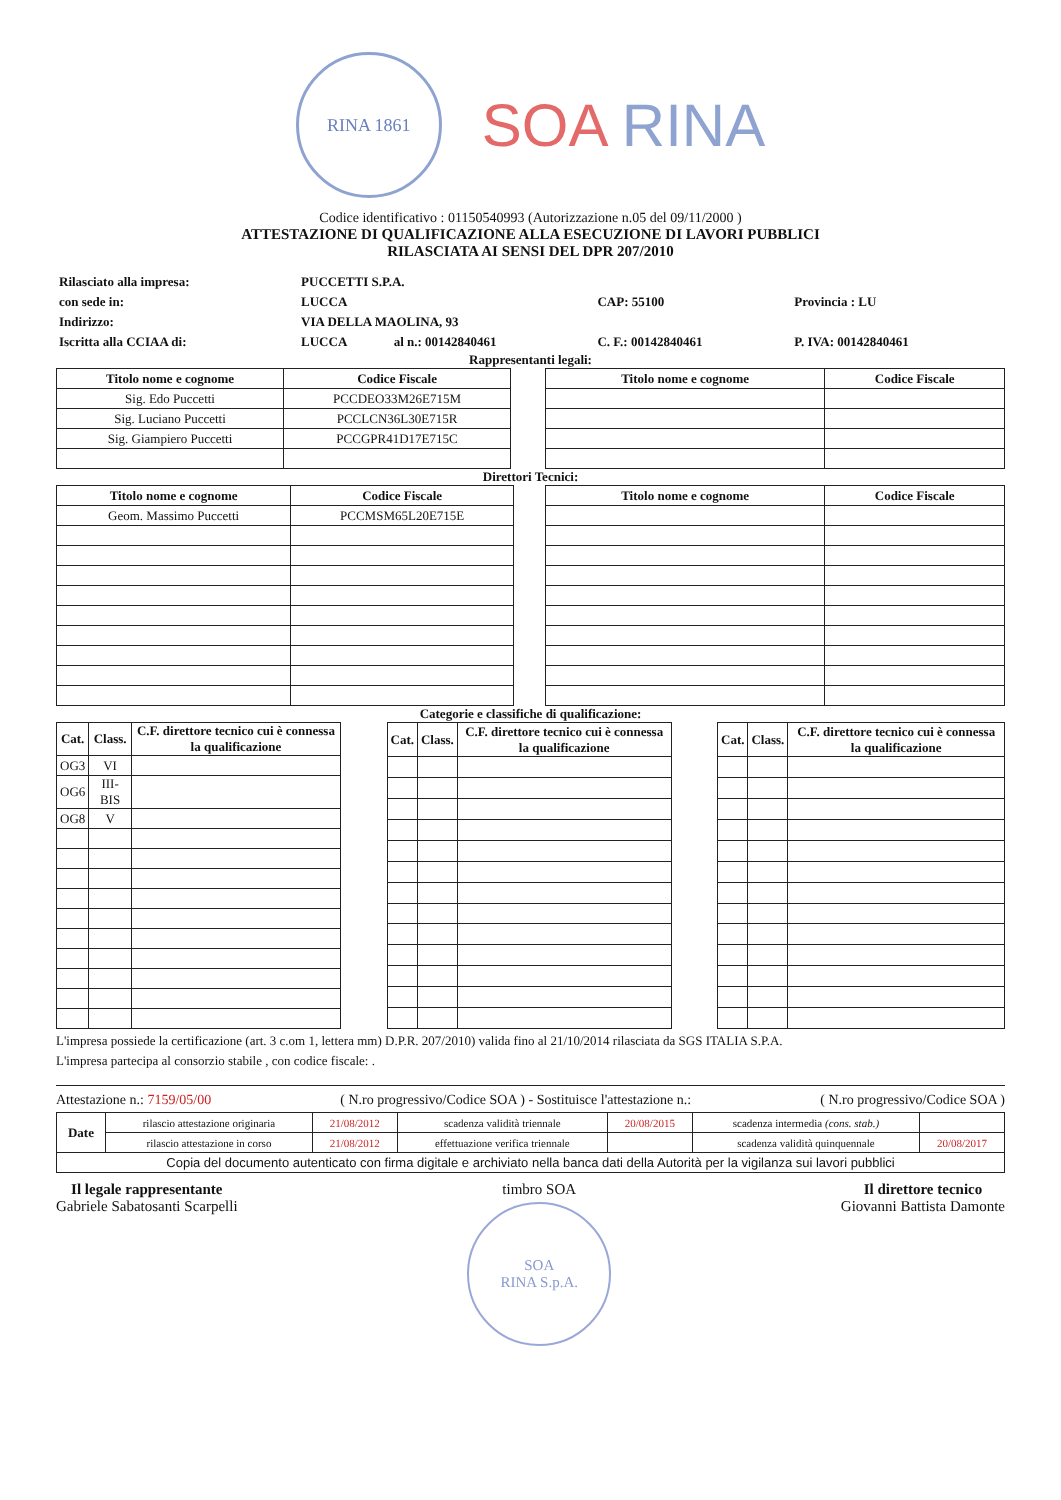RINA 1861
SOA RINA
Codice identificativo : 01150540993 (Autorizzazione n.05 del 09/11/2000 )
ATTESTAZIONE DI QUALIFICAZIONE ALLA ESECUZIONE DI LAVORI PUBBLICI
RILASCIATA AI SENSI DEL DPR 207/2010
| Rilasciato alla impresa: | PUCCETTI S.P.A. | | | | |
| con sede in: | LUCCA | | | CAP: 55100 | Provincia : LU |
| Indirizzo: | VIA DELLA MAOLINA, 93 | | | | |
| Iscritta alla CCIAA di: | LUCCA | al n.: 00142840461 | | C. F.: 00142840461 | P. IVA: 00142840461 |
Rappresentanti legali:
| Titolo nome e cognome | Codice Fiscale |
| --- | --- |
| Sig. Edo Puccetti | PCCDEO33M26E715M |
| Sig. Luciano Puccetti | PCCLCN36L30E715R |
| Sig. Giampiero Puccetti | PCCGPR41D17E715C |
| Titolo nome e cognome | Codice Fiscale |
| --- | --- |
Direttori Tecnici:
| Titolo nome e cognome | Codice Fiscale |
| --- | --- |
| Geom. Massimo Puccetti | PCCMSM65L20E715E |
| Titolo nome e cognome | Codice Fiscale |
| --- | --- |
Categorie e classifiche di qualificazione:
| Cat. | Class. | C.F. direttore tecnico cui è connessa la qualificazione |
| --- | --- | --- |
| OG3 | VI | |
| OG6 | III-BIS | |
| OG8 | V | |
| Cat. | Class. | C.F. direttore tecnico cui è connessa la qualificazione |
| --- | --- | --- |
| Cat. | Class. | C.F. direttore tecnico cui è connessa la qualificazione |
| --- | --- | --- |
L'impresa possiede la certificazione (art. 3 c.om 1, lettera mm) D.P.R. 207/2010) valida fino al 21/10/2014 rilasciata da SGS ITALIA S.P.A.
L'impresa partecipa al consorzio stabile , con codice fiscale: .
Attestazione n.: 7159/05/00 ( N.ro progressivo/Codice SOA ) - Sostituisce l'attestazione n.: ( N.ro progressivo/Codice SOA )
| Date | rilascio attestazione originaria | 21/08/2012 | scadenza validità triennale | 20/08/2015 | scadenza intermedia (cons. stab.) | |
| | rilascio attestazione in corso | 21/08/2012 | effettuazione verifica triennale | | scadenza validità quinquennale | 20/08/2017 |
| Copia del documento autenticato con firma digitale e archiviato nella banca dati della Autorità per la vigilanza sui lavori pubblici | | | | | | |
Il legale rappresentante
Gabriele Sabatosanti Scarpelli
timbro SOA
SOA
RINA S.p.A.
Il direttore tecnico
Giovanni Battista Damonte